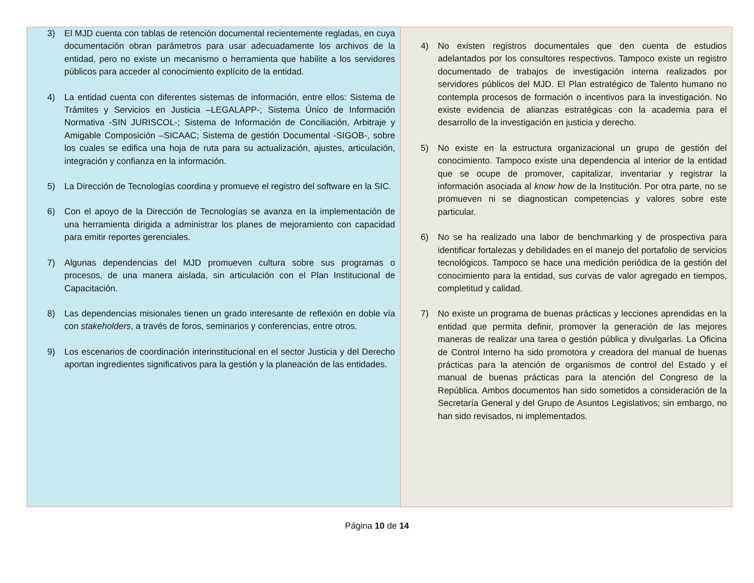| 3) El MJD cuenta con tablas de retención documental recientemente regladas, en cuya documentación obran parámetros para usar adecuadamente los archivos de la entidad, pero no existe un mecanismo o herramienta que habilite a los servidores públicos para acceder al conocimiento explícito de la entidad. 4) La entidad cuenta con diferentes sistemas de información, entre ellos: Sistema de Trámites y Servicios en Justicia –LEGALAPP-; Sistema Único de Información Normativa -SIN JURISCOL-; Sistema de Información de Conciliación, Arbitraje y Amigable Composición –SICAAC; Sistema de gestión Documental -SIGOB-, sobre los cuales se edifica una hoja de ruta para su actualización, ajustes, articulación, integración y confianza en la información. 5) La Dirección de Tecnologías coordina y promueve el registro del software en la SIC. 6) Con el apoyo de la Dirección de Tecnologías se avanza en la implementación de una herramienta dirigida a administrar los planes de mejoramiento con capacidad para emitir reportes gerenciales. 7) Algunas dependencias del MJD promueven cultura sobre sus programas o procesos, de una manera aislada, sin articulación con el Plan Institucional de Capacitación. 8) Las dependencias misionales tienen un grado interesante de reflexión en doble vía con stakeholders , a través de foros, seminarios y conferencias, entre otros. 9) Los escenarios de coordinación interinstitucional en el sector Justicia y del Derecho aportan ingredientes significativos para la gestión y la planeación de las entidades. | 4) No existen registros documentales que den cuenta de estudios adelantados por los consultores respectivos. Tampoco existe un registro documentado de trabajos de investigación interna realizados por servidores públicos del MJD. El Plan estratégico de Talento humano no contempla procesos de formación o incentivos para la investigación. No existe evidencia de alianzas estratégicas con la academia para el desarrollo de la investigación en justicia y derecho. 5) No existe en la estructura organizacional un grupo de gestión del conocimiento. Tampoco existe una dependencia al interior de la entidad que se ocupe de promover, capitalizar, inventariar y registrar la información asociada al know how de la Institución. Por otra parte, no se promueven ni se diagnostican competencias y valores sobre este particular. 6) No se ha realizado una labor de benchmarking y de prospectiva para identificar fortalezas y debilidades en el manejo del portafolio de servicios tecnológicos. Tampoco se hace una medición periódica de la gestión del conocimiento para la entidad, sus curvas de valor agregado en tiempos, completitud y calidad. 7) No existe un programa de buenas prácticas y lecciones aprendidas en la entidad que permita definir, promover la generación de las mejores maneras de realizar una tarea o gestión pública y divulgarlas. La Oficina de Control Interno ha sido promotora y creadora del manual de buenas prácticas para la atención de organismos de control del Estado y el manual de buenas prácticas para la atención del Congreso de la República. Ambos documentos han sido sometidos a consideración de la Secretaría General y del Grupo de Asuntos Legislativos; sin embargo, no han sido revisados, ni implementados. |
Página 10 de 14